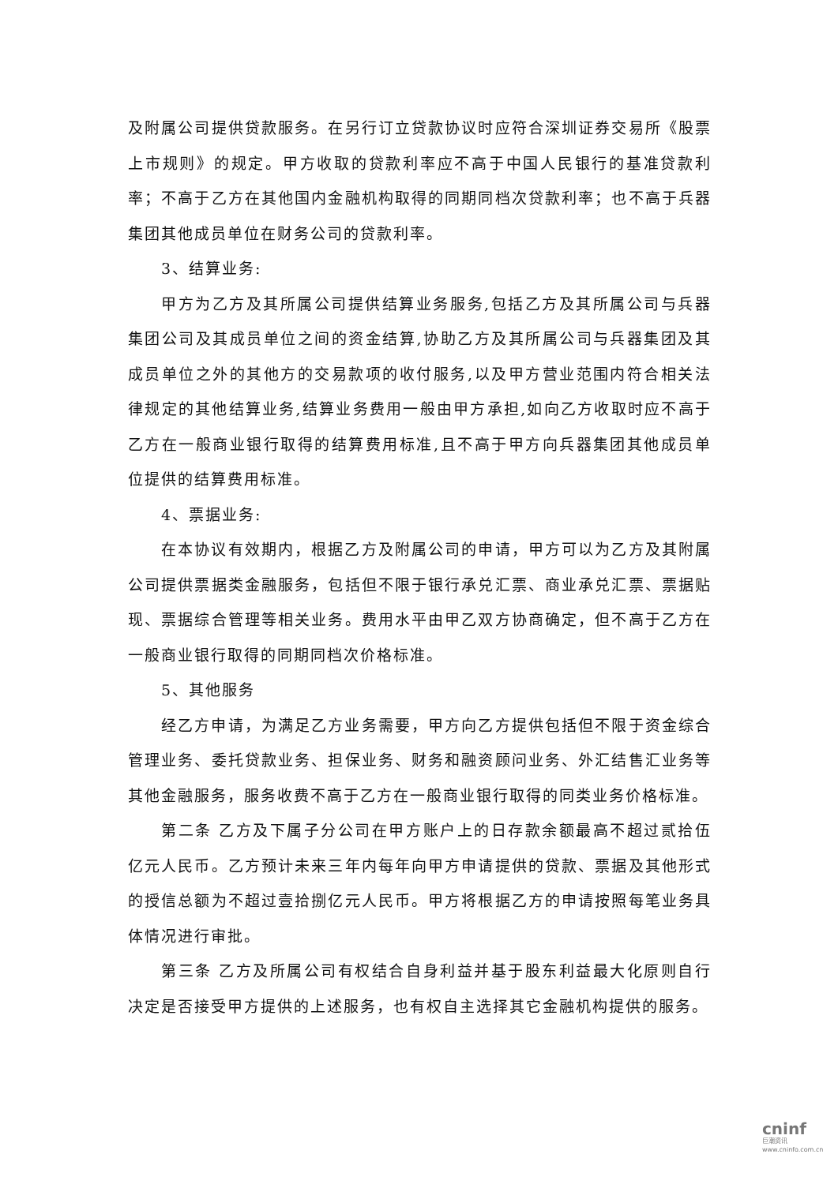及附属公司提供贷款服务。在另行订立贷款协议时应符合深圳证券交易所《股票上市规则》的规定。甲方收取的贷款利率应不高于中国人民银行的基准贷款利率；不高于乙方在其他国内金融机构取得的同期同档次贷款利率；也不高于兵器集团其他成员单位在财务公司的贷款利率。
3、结算业务:
甲方为乙方及其所属公司提供结算业务服务,包括乙方及其所属公司与兵器集团公司及其成员单位之间的资金结算,协助乙方及其所属公司与兵器集团及其成员单位之外的其他方的交易款项的收付服务,以及甲方营业范围内符合相关法律规定的其他结算业务,结算业务费用一般由甲方承担,如向乙方收取时应不高于乙方在一般商业银行取得的结算费用标准,且不高于甲方向兵器集团其他成员单位提供的结算费用标准。
4、票据业务:
在本协议有效期内，根据乙方及附属公司的申请，甲方可以为乙方及其附属公司提供票据类金融服务，包括但不限于银行承兑汇票、商业承兑汇票、票据贴现、票据综合管理等相关业务。费用水平由甲乙双方协商确定，但不高于乙方在一般商业银行取得的同期同档次价格标准。
5、其他服务
经乙方申请，为满足乙方业务需要，甲方向乙方提供包括但不限于资金综合管理业务、委托贷款业务、担保业务、财务和融资顾问业务、外汇结售汇业务等其他金融服务，服务收费不高于乙方在一般商业银行取得的同类业务价格标准。
第二条 乙方及下属子分公司在甲方账户上的日存款余额最高不超过贰拾伍亿元人民币。乙方预计未来三年内每年向甲方申请提供的贷款、票据及其他形式的授信总额为不超过壹拾捌亿元人民币。甲方将根据乙方的申请按照每笔业务具体情况进行审批。
第三条 乙方及所属公司有权结合自身利益并基于股东利益最大化原则自行决定是否接受甲方提供的上述服务，也有权自主选择其它金融机构提供的服务。
cninf
巨潮资讯
www.cninfo.com.cn